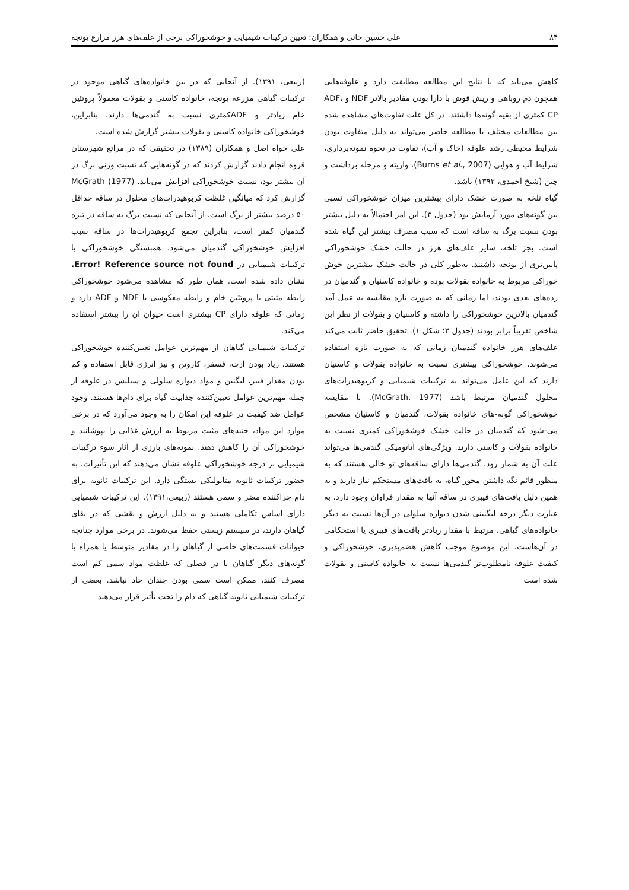۸۴ علی حسین خانی و همکاران: تعیین ترکیبات شیمیایی و خوشخوراکی برخی از علف‌های هرز مزارع یونجه
کاهش می‌یابد که با نتایج این مطالعه مطابقت دارد و علوفه‌هایی همچون دم روباهی و ریش قوش با دارا بودن مقادیر بالاتر NDF و ADF، CP کمتری از بقیه گونه‌ها داشتند. در کل علت تفاوت‌های مشاهده شده بین مطالعات مختلف با مطالعه حاضر می‌تواند به دلیل متفاوت بودن شرایط محیطی رشد علوفه (خاک و آب)، تفاوت در نحوه نمونه‌برداری، شرایط آب و هوایی (Burns et al., 2007)، واریته و مرحله برداشت و چین (شیخ احمدی، ۱۳۹۲) باشد.
گیاه تلخه به صورت خشک دارای بیشترین میزان خوشخوراکی نسبی بین گونه‌های مورد آزمایش بود (جدول ۳). این امر احتمالاً به دلیل بیشتر بودن نسبت برگ به ساقه است که سبب مصرف بیشتر این گیاه شده است. بجز تلخه، سایر علف‌های هرز در حالت خشک خوشخوراکی پایین‌تری از یونجه داشتند. به‌طور کلی در حالت خشک بیشترین خوش خوراکی مربوط به خانواده بقولات بوده و خانواده کاسنیان و گندمیان در رده‌های بعدی بودند، اما زمانی که به صورت تازه مقایسه به عمل آمد گندمیان بالاترین خوشخوراکی را داشته و کاسنیان و بقولات از نظر این شاخص تقریباً برابر بودند (جدول ۳؛ شکل ۱). تحقیق حاضر ثابت می‌کند علف‌های هرز خانواده گندمیان زمانی که به صورت تازه استفاده می‌شوند، خوشخوراکی بیشتری نسبت به خانواده بقولات و کاسنیان دارند که این عامل می‌تواند به ترکیبات شیمیایی و کربوهیدرات‌های محلول گندمیان مرتبط باشد (McGrath, 1977). با مقایسه خوشخوراکی گونه-های خانواده بقولات، گندمیان و کاسنیان مشخص می-شود که گندمیان در حالت خشک خوشخوراکی کمتری نسبت به خانواده بقولات و کاسنی دارند. ویژگی‌های آناتومیکی گندمی‌ها می‌تواند علت آن به شمار رود. گندمی‌ها دارای ساقه‌های تو خالی هستند که به منظور قائم نگه داشتن محور گیاه، به بافت‌های مستحکم نیاز دارند و به همین دلیل بافت‌های فیبری در ساقه آنها به مقدار فراوان وجود دارد. به عبارت دیگر درجه لیگنینی شدن دیواره سلولی در آن‌ها نسبت به دیگر خانواده‌های گیاهی، مرتبط با مقدار زیادتر بافت‌های فیبری یا استحکامی در آن‌هاست. این موضوع موجب کاهش هضم‌پذیری، خوشخوراکی و کیفیت علوفه نامطلوب‌تر گندمی‌ها نسبت به خانواده کاسنی و بقولات شده است
(ربیعی، ۱۳۹۱). از آنجایی که در بین خانواده‌های گیاهی موجود در ترکیبات گیاهی مزرعه یونجه، خانواده کاسنی و بقولات معمولاً پروتئین خام زیادتر و ADFکمتری نسبت به گندمی‌ها دارند. بنابراین، خوشخوراکی خانواده کاسنی و بقولات بیشتر گزارش شده است.
علی خواه اصل و همکاران (۱۳۸۹) در تحقیقی که در مراتع شهرستان قروه انجام دادند گزارش کردند که در گونه‌هایی که نسبت وزنی برگ در آن بیشتر بود، نسبت خوشخوراکی افزایش می‌یابد. McGrath (1977) گزارش کرد که میانگین غلظت کربوهیدرات‌های محلول در ساقه حداقل ۵۰ درصد بیشتر از برگ است. از آنجایی که نسبت برگ به ساقه در تیره گندمیان کمتر است، بنابراین تجمع کربوهیدرات‌ها در ساقه سبب افزایش خوشخوراکی گندمیان می‌شود. همبستگی خوشخوراکی با ترکیبات شیمیایی در Error! Reference source not found. نشان داده شده است. همان طور که مشاهده می‌شود خوشخوراکی رابطه مثبتی با پروتئین خام و رابطه معکوسی با NDF و ADF دارد و زمانی که علوفه دارای CP بیشتری است حیوان آن را بیشتر استفاده می‌کند.
ترکیبات شیمیایی گیاهان از مهم‌ترین عوامل تعیین‌کننده خوشخوراکی هستند. زیاد بودن ازت، فسفر، کاروتن و نیز انرژی قابل استفاده و کم بودن مقدار فیبر، لیگنین و مواد دیواره سلولی و سیلیس در علوفه از جمله مهم‌ترین عوامل تعیین‌کننده جذابیت گیاه برای دام‌ها هستند. وجود عوامل ضد کیفیت در علوفه این امکان را به وجود می‌آورد که در برخی موارد این مواد، جنبه‌های مثبت مربوط به ارزش غذایی را بپوشانند و خوشخوراکی آن را کاهش دهند. نمونه‌های بارزی از آثار سوء ترکیبات شیمیایی بر درجه خوشخوراکی علوفه نشان می‌دهند که این تأثیرات، به حضور ترکیبات ثانویه متابولیکی بستگی دارد. این ترکیبات ثانویه برای دام چراکننده مضر و سمی هستند (ربیعی،۱۳۹۱). این ترکیبات شیمیایی دارای اساس تکاملی هستند و به دلیل ارزش و نقشی که در بقای گیاهان دارند، در سیستم زیستی حفظ می‌شوند. در برخی موارد چنانچه حیوانات قسمت‌های خاصی از گیاهان را در مقادیر متوسط یا همراه با گونه‌های دیگر گیاهان یا در فصلی که غلظت مواد سمی کم است مصرف کنند، ممکن است سمی بودن چندان حاد نباشد. بعضی از ترکیبات شیمیایی ثانویه گیاهی که دام را تحت تأثیر قرار می‌دهند